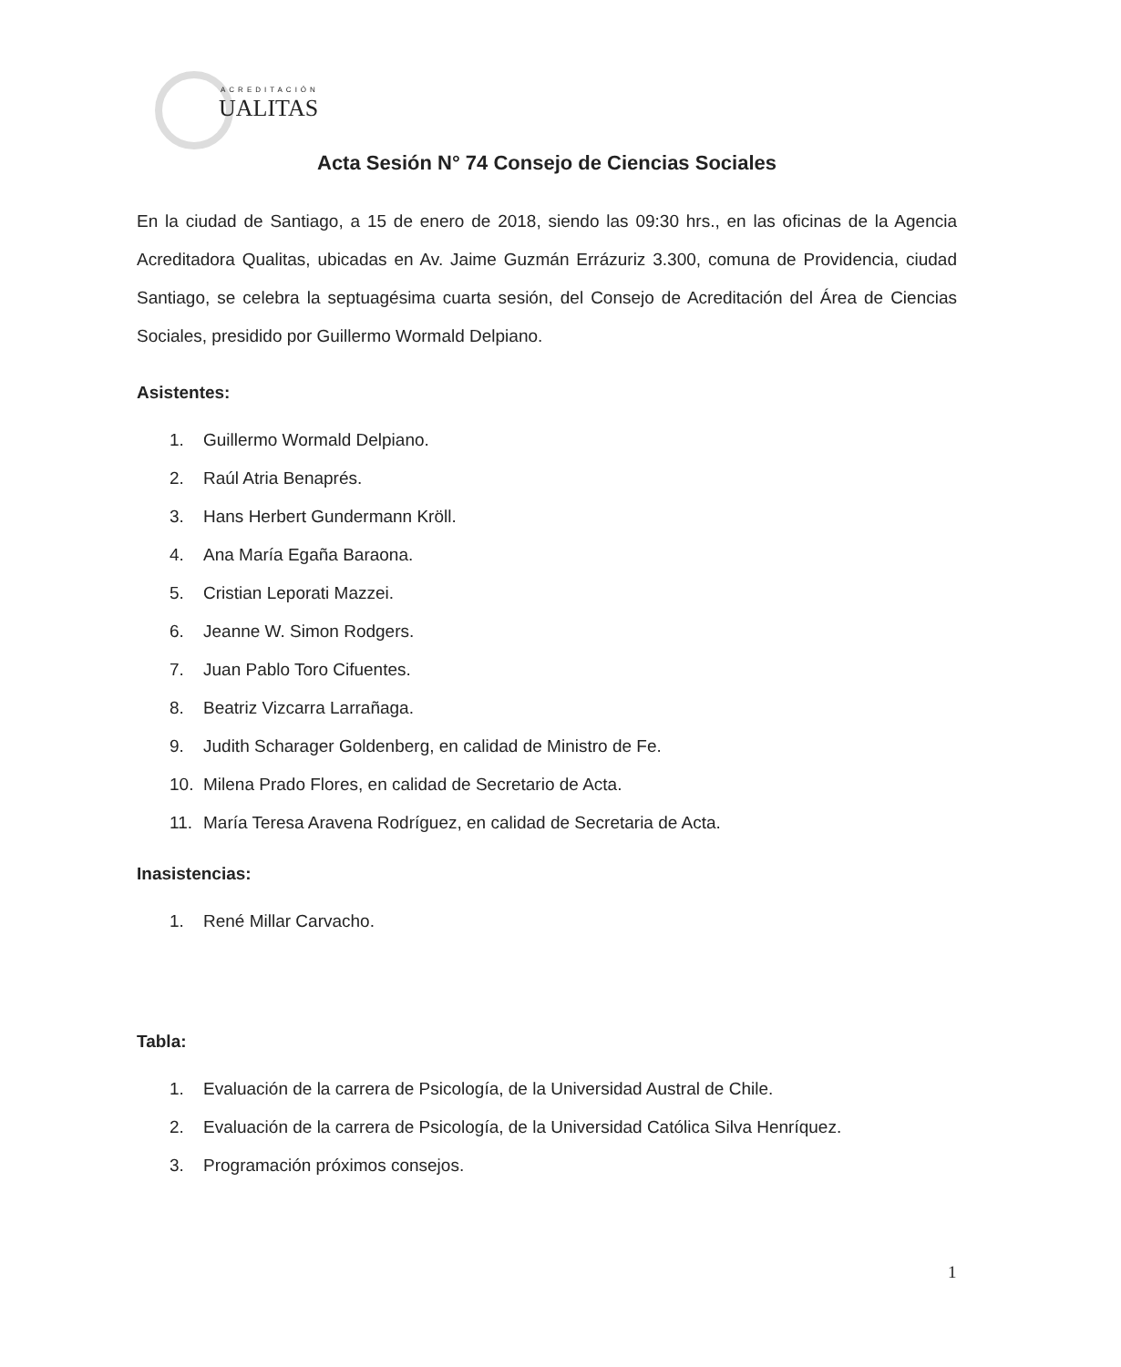ACREDITACIÓN
UALITAS
Acta Sesión N° 74 Consejo de Ciencias Sociales
En la ciudad de Santiago, a 15 de enero de 2018, siendo las 09:30 hrs., en las oficinas de la Agencia Acreditadora Qualitas, ubicadas en Av. Jaime Guzmán Errázuriz 3.300, comuna de Providencia, ciudad Santiago, se celebra la septuagésima cuarta sesión, del Consejo de Acreditación del Área de Ciencias Sociales, presidido por Guillermo Wormald Delpiano.
Asistentes:
1. Guillermo Wormald Delpiano.
2. Raúl Atria Benaprés.
3. Hans Herbert Gundermann Kröll.
4. Ana María Egaña Baraona.
5. Cristian Leporati Mazzei.
6. Jeanne W. Simon Rodgers.
7. Juan Pablo Toro Cifuentes.
8. Beatriz Vizcarra Larrañaga.
9. Judith Scharager Goldenberg, en calidad de Ministro de Fe.
10. Milena Prado Flores, en calidad de Secretario de Acta.
11. María Teresa Aravena Rodríguez, en calidad de Secretaria de Acta.
Inasistencias:
1. René Millar Carvacho.
Tabla:
1. Evaluación de la carrera de Psicología, de la Universidad Austral de Chile.
2. Evaluación de la carrera de Psicología, de la Universidad Católica Silva Henríquez.
3. Programación próximos consejos.
1